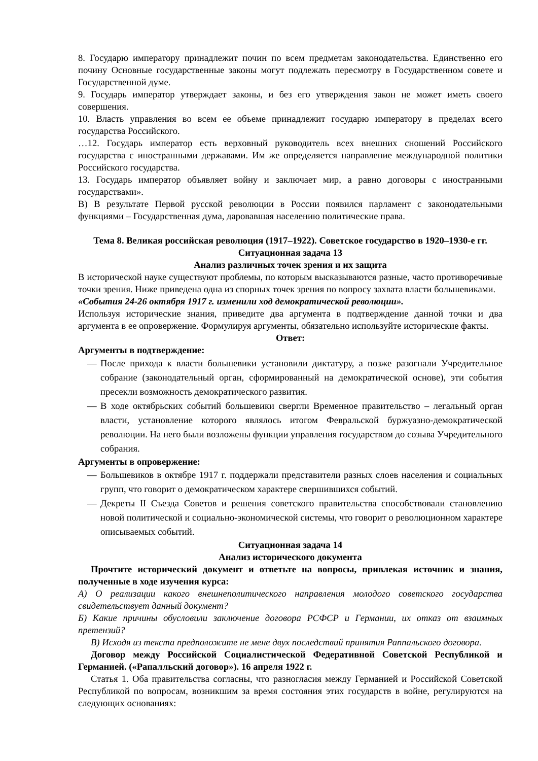8. Государю императору принадлежит почин по всем предметам законодательства. Единственно его почину Основные государственные законы могут подлежать пересмотру в Государственном совете и Государственной думе.
9. Государь император утверждает законы, и без его утверждения закон не может иметь своего совершения.
10. Власть управления во всем ее объеме принадлежит государю императору в пределах всего государства Российского.
…12. Государь император есть верховный руководитель всех внешних сношений Российского государства с иностранными державами. Им же определяется направление международной политики Российского государства.
13. Государь император объявляет войну и заключает мир, а равно договоры с иностранными государствами».
В) В результате Первой русской революции в России появился парламент с законодательными функциями – Государственная дума, даровавшая населению политические права.
Тема 8. Великая российская революция (1917–1922). Советское государство в 1920–1930-е гг.
Ситуационная задача 13
Анализ различных точек зрения и их защита
В исторической науке существуют проблемы, по которым высказываются разные, часто противоречивые точки зрения. Ниже приведена одна из спорных точек зрения по вопросу захвата власти большевиками.
«События 24-26 октября 1917 г. изменили ход демократической революции».
Используя исторические знания, приведите два аргумента в подтверждение данной точки и два аргумента в ее опровержение. Формулируя аргументы, обязательно используйте исторические факты.
Ответ:
Аргументы в подтверждение:
— После прихода к власти большевики установили диктатуру, а позже разогнали Учредительное собрание (законодательный орган, сформированный на демократической основе), эти события пресекли возможность демократического развития.
— В ходе октябрьских событий большевики свергли Временное правительство – легальный орган власти, установление которого являлось итогом Февральской буржуазно-демократической революции. На него были возложены функции управления государством до созыва Учредительного собрания.
Аргументы в опровержение:
— Большевиков в октябре 1917 г. поддержали представители разных слоев населения и социальных групп, что говорит о демократическом характере свершившихся событий.
— Декреты II Съезда Советов и решения советского правительства способствовали становлению новой политической и социально-экономической системы, что говорит о революционном характере описываемых событий.
Ситуационная задача 14
Анализ исторического документа
Прочтите исторический документ и ответьте на вопросы, привлекая источник и знания, полученные в ходе изучения курса:
А) О реализации какого внешнеполитического направления молодого советского государства свидетельствует данный документ?
Б) Какие причины обусловили заключение договора РСФСР и Германии, их отказ от взаимных претензий?
В) Исходя из текста предположите не мене двух последствий принятия Раппальского договора.
Договор между Российской Социалистической Федеративной Советской Республикой и Германией. («Рапалльский договор»). 16 апреля 1922 г.
Статья 1. Оба правительства согласны, что разногласия между Германией и Российской Советской Республикой по вопросам, возникшим за время состояния этих государств в войне, регулируются на следующих основаниях: